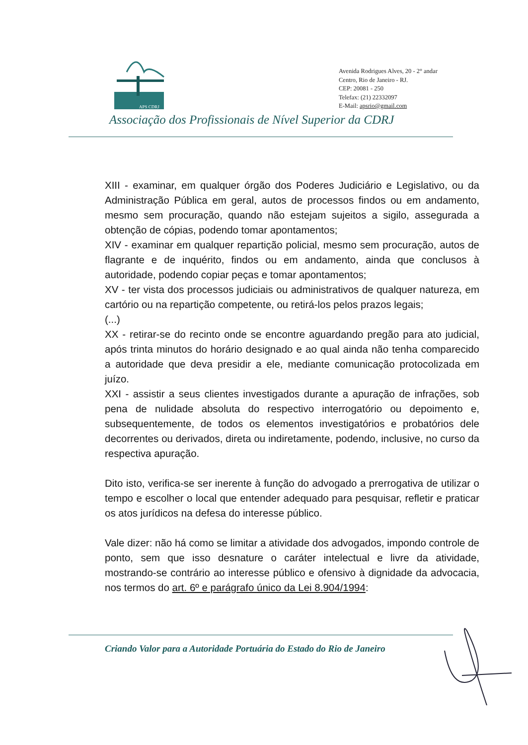APS CDRJ
Avenida Rodrigues Alves, 20 - 2° andar
Centro, Rio de Janeiro - RJ.
CEP: 20081 - 250
Telefax: (21) 22332097
E-Mail: apsrio@gmail.com
Associação dos Profissionais de Nível Superior da CDRJ
XIII - examinar, em qualquer órgão dos Poderes Judiciário e Legislativo, ou da Administração Pública em geral, autos de processos findos ou em andamento, mesmo sem procuração, quando não estejam sujeitos a sigilo, assegurada a obtenção de cópias, podendo tomar apontamentos;
XIV - examinar em qualquer repartição policial, mesmo sem procuração, autos de flagrante e de inquérito, findos ou em andamento, ainda que conclusos à autoridade, podendo copiar peças e tomar apontamentos;
XV - ter vista dos processos judiciais ou administrativos de qualquer natureza, em cartório ou na repartição competente, ou retirá-los pelos prazos legais;
(...)
XX - retirar-se do recinto onde se encontre aguardando pregão para ato judicial, após trinta minutos do horário designado e ao qual ainda não tenha comparecido a autoridade que deva presidir a ele, mediante comunicação protocolizada em juízo.
XXI - assistir a seus clientes investigados durante a apuração de infrações, sob pena de nulidade absoluta do respectivo interrogatório ou depoimento e, subsequentemente, de todos os elementos investigatórios e probatórios dele decorrentes ou derivados, direta ou indiretamente, podendo, inclusive, no curso da respectiva apuração.
Dito isto, verifica-se ser inerente à função do advogado a prerrogativa de utilizar o tempo e escolher o local que entender adequado para pesquisar, refletir e praticar os atos jurídicos na defesa do interesse público.
Vale dizer: não há como se limitar a atividade dos advogados, impondo controle de ponto, sem que isso desnature o caráter intelectual e livre da atividade, mostrando-se contrário ao interesse público e ofensivo à dignidade da advocacia, nos termos do art. 6º e parágrafo único da Lei 8.904/1994:
Criando Valor para a Autoridade Portuária do Estado do Rio de Janeiro